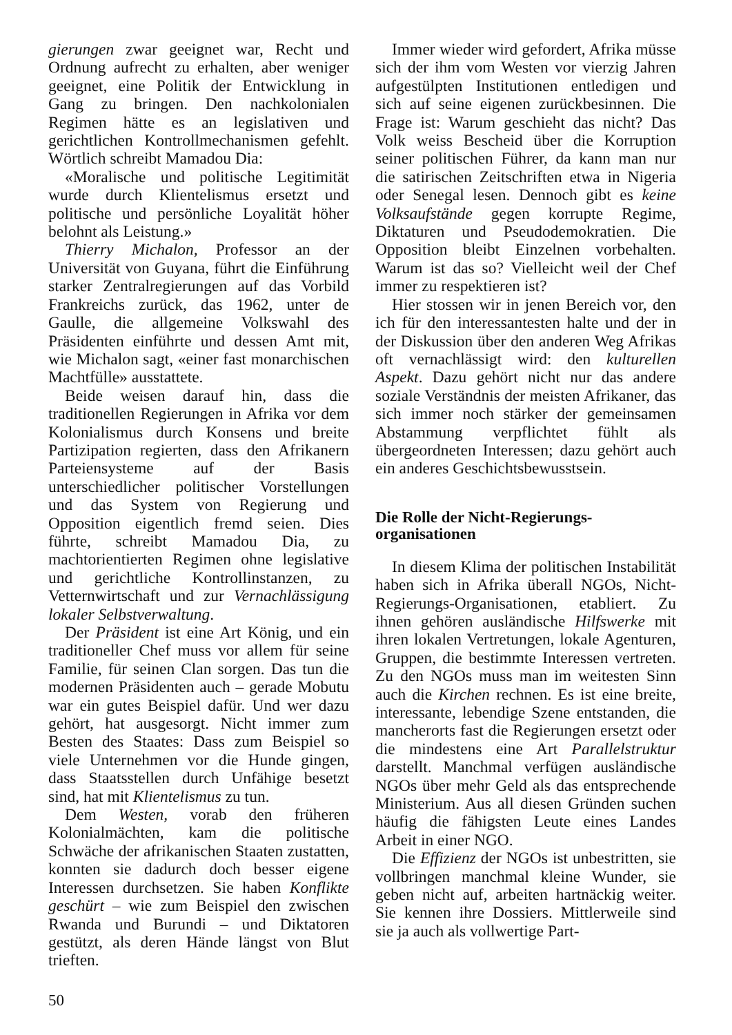gierungen zwar geeignet war, Recht und Ordnung aufrecht zu erhalten, aber weniger geeignet, eine Politik der Entwicklung in Gang zu bringen. Den nachkolonialen Regimen hätte es an legislativen und gerichtlichen Kontrollmechanismen gefehlt. Wörtlich schreibt Mamadou Dia:
«Moralische und politische Legitimität wurde durch Klientelismus ersetzt und politische und persönliche Loyalität höher belohnt als Leistung.»
Thierry Michalon, Professor an der Universität von Guyana, führt die Einführung starker Zentralregierungen auf das Vorbild Frankreichs zurück, das 1962, unter de Gaulle, die allgemeine Volkswahl des Präsidenten einführte und dessen Amt mit, wie Michalon sagt, «einer fast monarchischen Machtfülle» ausstattete.
Beide weisen darauf hin, dass die traditionellen Regierungen in Afrika vor dem Kolonialismus durch Konsens und breite Partizipation regierten, dass den Afrikanern Parteiensysteme auf der Basis unterschiedlicher politischer Vorstellungen und das System von Regierung und Opposition eigentlich fremd seien. Dies führte, schreibt Mamadou Dia, zu machtorientierten Regimen ohne legislative und gerichtliche Kontrollinstanzen, zu Vetternwirtschaft und zur Vernachlässigung lokaler Selbstverwaltung.
Der Präsident ist eine Art König, und ein traditioneller Chef muss vor allem für seine Familie, für seinen Clan sorgen. Das tun die modernen Präsidenten auch – gerade Mobutu war ein gutes Beispiel dafür. Und wer dazu gehört, hat ausgesorgt. Nicht immer zum Besten des Staates: Dass zum Beispiel so viele Unternehmen vor die Hunde gingen, dass Staatsstellen durch Unfähige besetzt sind, hat mit Klientelismus zu tun.
Dem Westen, vorab den früheren Kolonialmächten, kam die politische Schwäche der afrikanischen Staaten zustatten, konnten sie dadurch doch besser eigene Interessen durchsetzen. Sie haben Konflikte geschürt – wie zum Beispiel den zwischen Rwanda und Burundi – und Diktatoren gestützt, als deren Hände längst von Blut trieften.
50
Immer wieder wird gefordert, Afrika müsse sich der ihm vom Westen vor vierzig Jahren aufgestülpten Institutionen entledigen und sich auf seine eigenen zurückbesinnen. Die Frage ist: Warum geschieht das nicht? Das Volk weiss Bescheid über die Korruption seiner politischen Führer, da kann man nur die satirischen Zeitschriften etwa in Nigeria oder Senegal lesen. Dennoch gibt es keine Volksaufstände gegen korrupte Regime, Diktaturen und Pseudodemokratien. Die Opposition bleibt Einzelnen vorbehalten. Warum ist das so? Vielleicht weil der Chef immer zu respektieren ist?
Hier stossen wir in jenen Bereich vor, den ich für den interessantesten halte und der in der Diskussion über den anderen Weg Afrikas oft vernachlässigt wird: den kulturellen Aspekt. Dazu gehört nicht nur das andere soziale Verständnis der meisten Afrikaner, das sich immer noch stärker der gemeinsamen Abstammung verpflichtet fühlt als übergeordneten Interessen; dazu gehört auch ein anderes Geschichtsbewusstsein.
Die Rolle der Nicht-Regierungs-
organisationen
In diesem Klima der politischen Instabilität haben sich in Afrika überall NGOs, Nicht-Regierungs-Organisationen, etabliert. Zu ihnen gehören ausländische Hilfswerke mit ihren lokalen Vertretungen, lokale Agenturen, Gruppen, die bestimmte Interessen vertreten. Zu den NGOs muss man im weitesten Sinn auch die Kirchen rechnen. Es ist eine breite, interessante, lebendige Szene entstanden, die mancherorts fast die Regierungen ersetzt oder die mindestens eine Art Parallelstruktur darstellt. Manchmal verfügen ausländische NGOs über mehr Geld als das entsprechende Ministerium. Aus all diesen Gründen suchen häufig die fähigsten Leute eines Landes Arbeit in einer NGO.
Die Effizienz der NGOs ist unbestritten, sie vollbringen manchmal kleine Wunder, sie geben nicht auf, arbeiten hartnäckig weiter. Sie kennen ihre Dossiers. Mittlerweile sind sie ja auch als vollwertige Part-